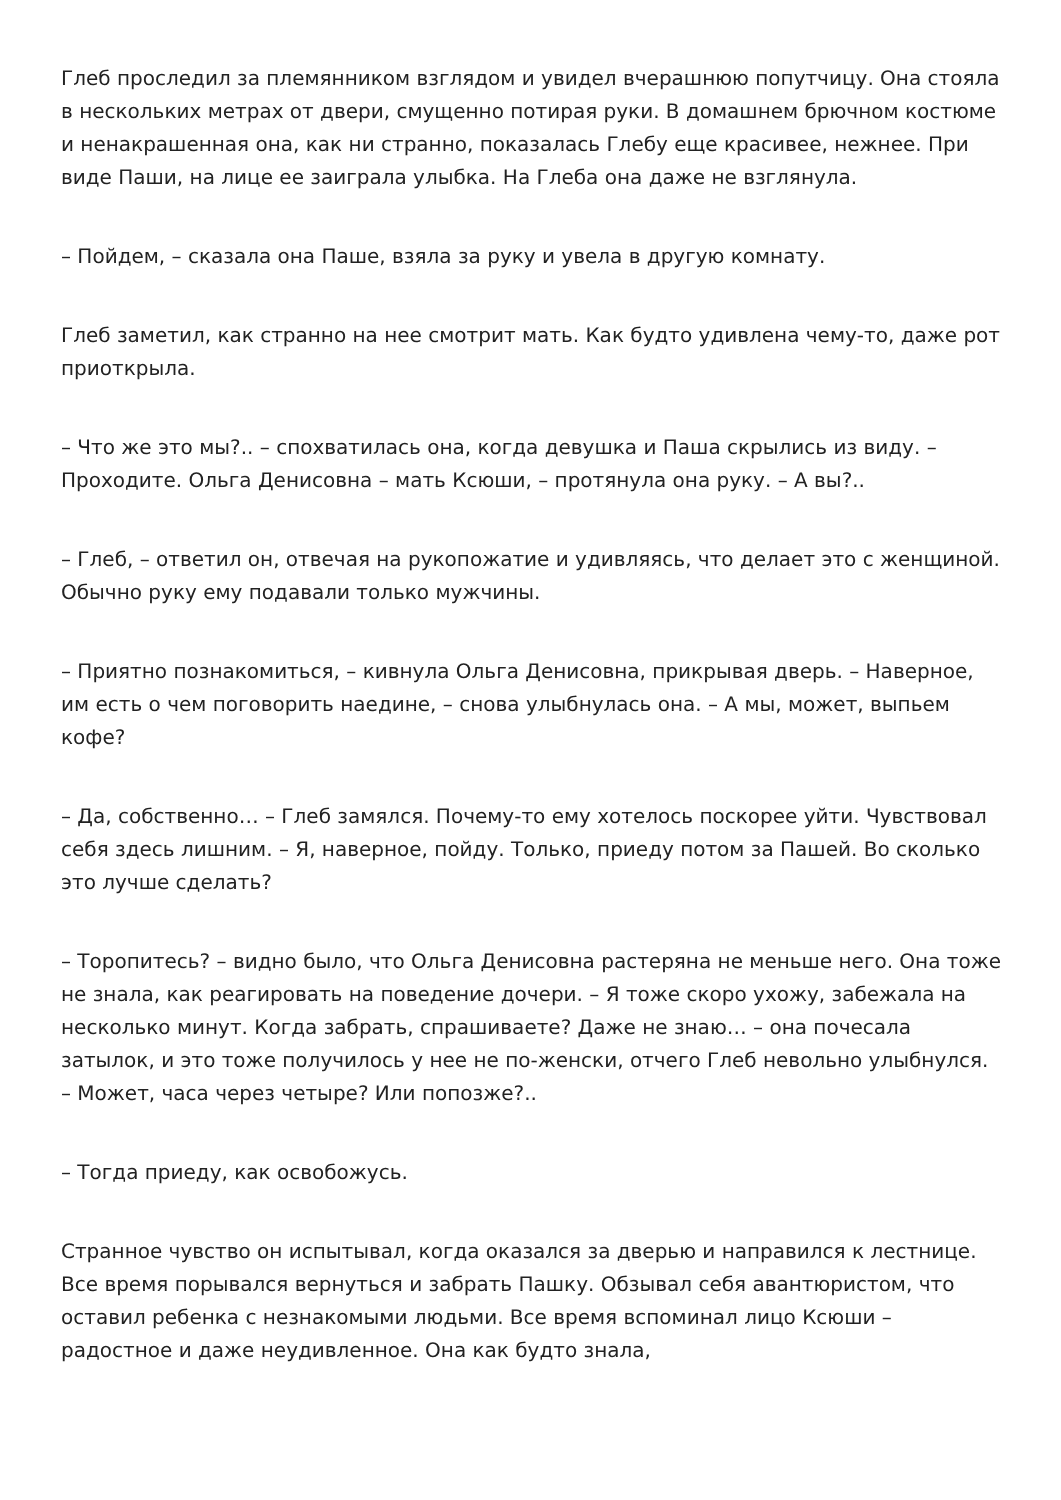Глеб проследил за племянником взглядом и увидел вчерашнюю попутчицу. Она стояла в нескольких метрах от двери, смущенно потирая руки. В домашнем брючном костюме и ненакрашенная она, как ни странно, показалась Глебу еще красивее, нежнее. При виде Паши, на лице ее заиграла улыбка. На Глеба она даже не взглянула.
– Пойдем, – сказала она Паше, взяла за руку и увела в другую комнату.
Глеб заметил, как странно на нее смотрит мать. Как будто удивлена чему-то, даже рот приоткрыла.
– Что же это мы?.. – спохватилась она, когда девушка и Паша скрылись из виду. – Проходите. Ольга Денисовна – мать Ксюши, – протянула она руку. – А вы?..
– Глеб, – ответил он, отвечая на рукопожатие и удивляясь, что делает это с женщиной. Обычно руку ему подавали только мужчины.
– Приятно познакомиться, – кивнула Ольга Денисовна, прикрывая дверь. – Наверное, им есть о чем поговорить наедине, – снова улыбнулась она. – А мы, может, выпьем кофе?
– Да, собственно… – Глеб замялся. Почему-то ему хотелось поскорее уйти. Чувствовал себя здесь лишним. – Я, наверное, пойду. Только, приеду потом за Пашей. Во сколько это лучше сделать?
– Торопитесь? – видно было, что Ольга Денисовна растеряна не меньше него. Она тоже не знала, как реагировать на поведение дочери. – Я тоже скоро ухожу, забежала на несколько минут. Когда забрать, спрашиваете? Даже не знаю… – она почесала затылок, и это тоже получилось у нее не по-женски, отчего Глеб невольно улыбнулся. – Может, часа через четыре? Или попозже?..
– Тогда приеду, как освобожусь.
Странное чувство он испытывал, когда оказался за дверью и направился к лестнице. Все время порывался вернуться и забрать Пашку. Обзывал себя авантюристом, что оставил ребенка с незнакомыми людьми. Все время вспоминал лицо Ксюши – радостное и даже неудивленное. Она как будто знала,